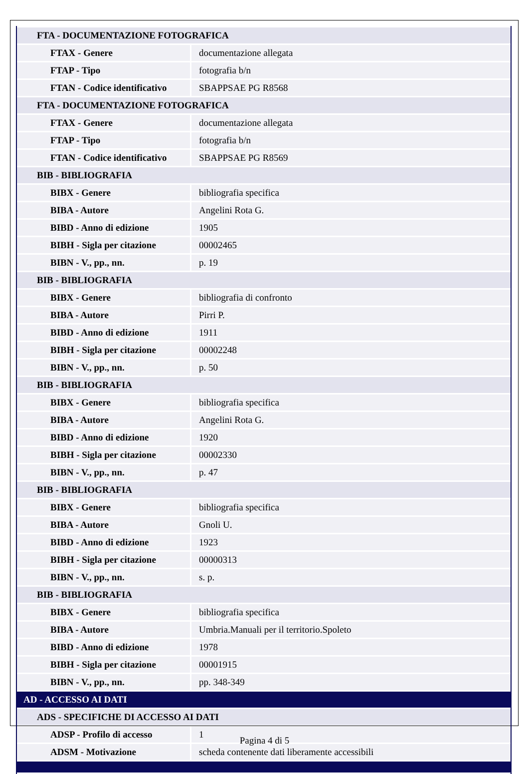| FTA - DOCUMENTAZIONE FOTOGRAFICA | |
| FTAX - Genere | documentazione allegata |
| FTAP - Tipo | fotografia b/n |
| FTAN - Codice identificativo | SBAPPSAE PG R8568 |
| FTA - DOCUMENTAZIONE FOTOGRAFICA | |
| FTAX - Genere | documentazione allegata |
| FTAP - Tipo | fotografia b/n |
| FTAN - Codice identificativo | SBAPPSAE PG R8569 |
| BIB - BIBLIOGRAFIA | |
| BIBX - Genere | bibliografia specifica |
| BIBA - Autore | Angelini Rota G. |
| BIBD - Anno di edizione | 1905 |
| BIBH - Sigla per citazione | 00002465 |
| BIBN - V., pp., nn. | p. 19 |
| BIB - BIBLIOGRAFIA | |
| BIBX - Genere | bibliografia di confronto |
| BIBA - Autore | Pirri P. |
| BIBD - Anno di edizione | 1911 |
| BIBH - Sigla per citazione | 00002248 |
| BIBN - V., pp., nn. | p. 50 |
| BIB - BIBLIOGRAFIA | |
| BIBX - Genere | bibliografia specifica |
| BIBA - Autore | Angelini Rota G. |
| BIBD - Anno di edizione | 1920 |
| BIBH - Sigla per citazione | 00002330 |
| BIBN - V., pp., nn. | p. 47 |
| BIB - BIBLIOGRAFIA | |
| BIBX - Genere | bibliografia specifica |
| BIBA - Autore | Gnoli U. |
| BIBD - Anno di edizione | 1923 |
| BIBH - Sigla per citazione | 00000313 |
| BIBN - V., pp., nn. | s. p. |
| BIB - BIBLIOGRAFIA | |
| BIBX - Genere | bibliografia specifica |
| BIBA - Autore | Umbria.Manuali per il territorio.Spoleto |
| BIBD - Anno di edizione | 1978 |
| BIBH - Sigla per citazione | 00001915 |
| BIBN - V., pp., nn. | pp. 348-349 |
| AD - ACCESSO AI DATI | |
| ADS - SPECIFICHE DI ACCESSO AI DATI | |
| ADSP - Profilo di accesso | 1 |
| ADSM - Motivazione | scheda contenente dati liberamente accessibili |
Pagina 4 di 5